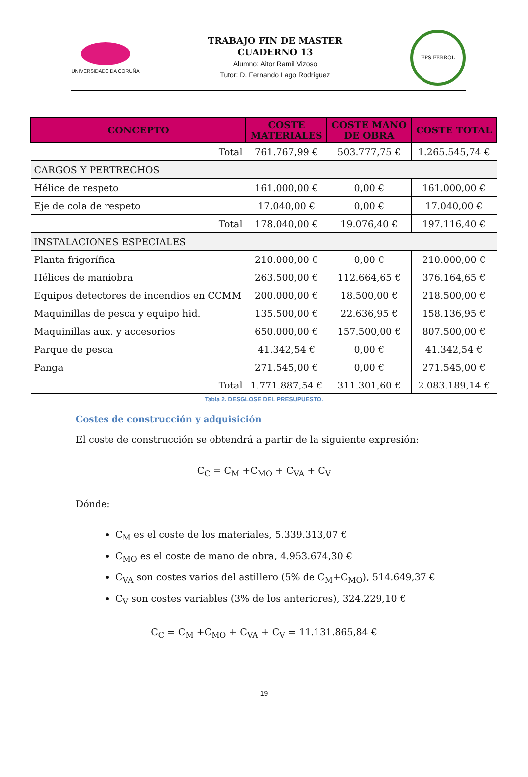UNIVERSIDADE DA CORUÑA
TRABAJO FIN DE MASTER
CUADERNO 13
Alumno: Aitor Ramil Vizoso
Tutor: D. Fernando Lago Rodríguez
EPS FERROL
| CONCEPTO | COSTE MATERIALES | COSTE MANO DE OBRA | COSTE TOTAL |
| --- | --- | --- | --- |
| Total | 761.767,99 € | 503.777,75 € | 1.265.545,74 € |
| CARGOS Y PERTRECHOS | | | |
| Hélice de respeto | 161.000,00 € | 0,00 € | 161.000,00 € |
| Eje de cola de respeto | 17.040,00 € | 0,00 € | 17.040,00 € |
| Total | 178.040,00 € | 19.076,40 € | 197.116,40 € |
| INSTALACIONES ESPECIALES | | | |
| Planta frigorífica | 210.000,00 € | 0,00 € | 210.000,00 € |
| Hélices de maniobra | 263.500,00 € | 112.664,65 € | 376.164,65 € |
| Equipos detectores de incendios en CCMM | 200.000,00 € | 18.500,00 € | 218.500,00 € |
| Maquinillas de pesca y equipo hid. | 135.500,00 € | 22.636,95 € | 158.136,95 € |
| Maquinillas aux. y accesorios | 650.000,00 € | 157.500,00 € | 807.500,00 € |
| Parque de pesca | 41.342,54 € | 0,00 € | 41.342,54 € |
| Panga | 271.545,00 € | 0,00 € | 271.545,00 € |
| Total | 1.771.887,54 € | 311.301,60 € | 2.083.189,14 € |
Tabla 2. DESGLOSE DEL PRESUPUESTO.
Costes de construcción y adquisición
El coste de construcción se obtendrá a partir de la siguiente expresión:
C<sub>C</sub> = C<sub>M</sub> +C<sub>MO</sub> + C<sub>VA</sub> + C<sub>V</sub>
Dónde:
C<sub>M</sub> es el coste de los materiales, 5.339.313,07 €
C<sub>MO</sub> es el coste de mano de obra, 4.953.674,30 €
C<sub>VA</sub> son costes varios del astillero (5% de C<sub>M</sub>+C<sub>MO</sub>), 514.649,37 €
C<sub>V</sub> son costes variables (3% de los anteriores), 324.229,10 €
C<sub>C</sub> = C<sub>M</sub> +C<sub>MO</sub> + C<sub>VA</sub> + C<sub>V</sub> = 11.131.865,84 €
19